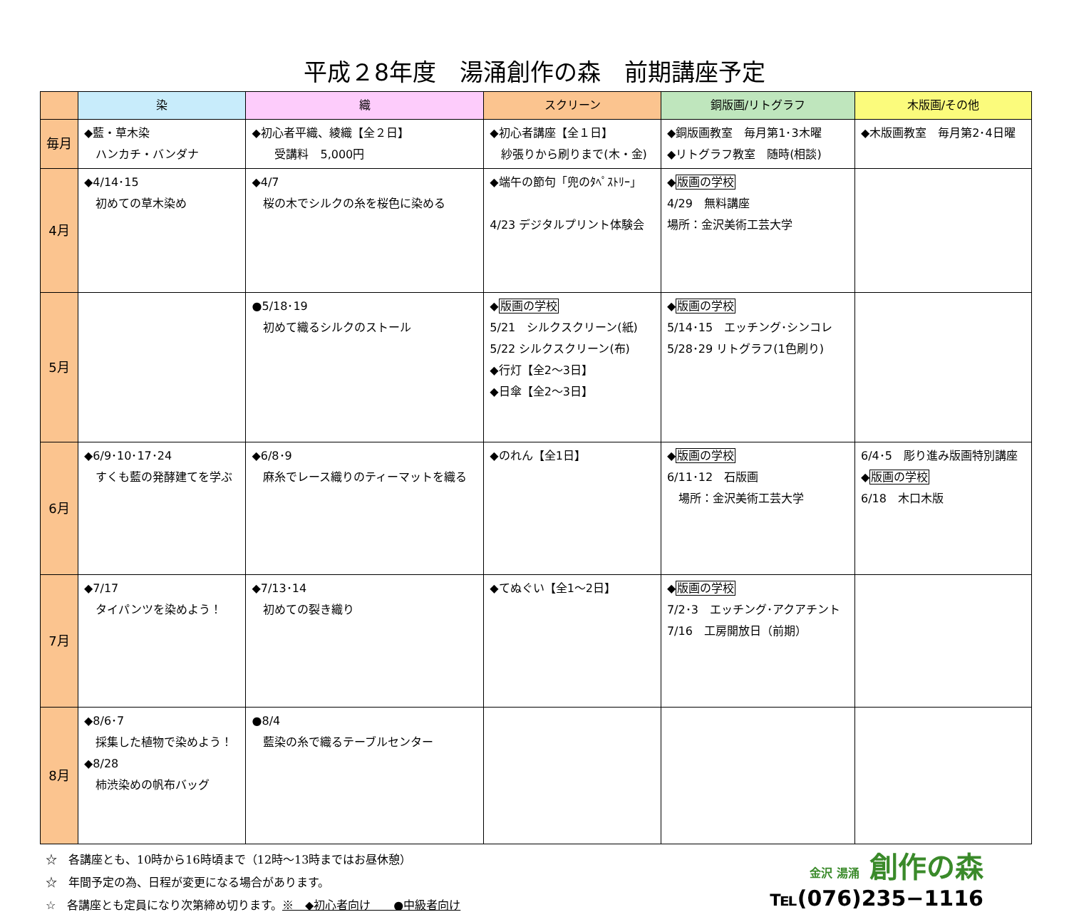平成２8年度　湯涌創作の森　前期講座予定
| | 染 | 織 | スクリーン | 銅版画/リトグラフ | 木版画/その他 |
| --- | --- | --- | --- | --- | --- |
| 毎月 | ◆藍・草木染 ハンカチ・バンダナ | ◆初心者平織、綾織【全２日】 受講料 5,000円 | ◆初心者講座【全１日】 紗張りから刷りまで(木・金) | ◆銅版画教室 毎月第1･3木曜 ◆リトグラフ教室 随時(相談) | ◆木版画教室 毎月第2･4日曜 |
| 4月 | ◆4/14･15 初めての草木染め | ◆4/7 桜の木でシルクの糸を桜色に染める | ◆端午の節句「兜のﾀﾍﾟｽﾄﾘｰ」 4/23 デジタルプリント体験会 | ◆ 版画の学校 4/29 無料講座 場所：金沢美術工芸大学 | |
| 5月 | | ●5/18･19 初めて織るシルクのストール | ◆ 版画の学校 5/21 シルクスクリーン(紙) 5/22 シルクスクリーン(布) ◆行灯【全2～3日】 ◆日傘【全2～3日】 | ◆ 版画の学校 5/14･15 エッチング･シンコレ 5/28･29 リトグラフ(1色刷り) | |
| 6月 | ◆6/9･10･17･24 すくも藍の発酵建てを学ぶ | ◆6/8･9 麻糸でレース織りのティーマットを織る | ◆のれん【全1日】 | ◆ 版画の学校 6/11･12 石版画 場所：金沢美術工芸大学 | 6/4･5 彫り進み版画特別講座 ◆ 版画の学校 6/18 木口木版 |
| 7月 | ◆7/17 タイパンツを染めよう！ | ◆7/13･14 初めての裂き織り | ◆てぬぐい【全1～2日】 | ◆ 版画の学校 7/2･3 エッチング･アクアチント 7/16 工房開放日（前期） | |
| 8月 | ◆8/6･7 採集した植物で染めよう！ ◆8/28 柿渋染めの帆布バッグ | ●8/4 藍染の糸で織るテーブルセンター | | | |
☆　各講座とも、10時から16時頃まで（12時～13時まではお昼休憩）
☆　年間予定の為、日程が変更になる場合があります。
☆　各講座とも定員になり次第締め切ります。※　◆初心者向け　　●中級者向け
金沢 湯涌 創作の森
℡(076)235−1116